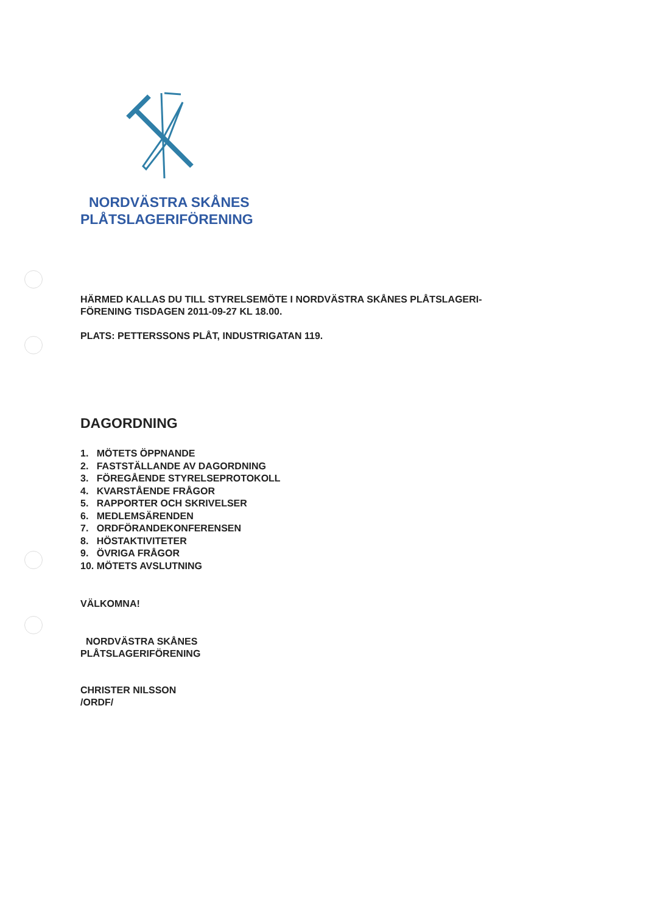NORDVÄSTRA SKÅNES
PLÅTSLAGERIFÖRENING
HÄRMED KALLAS DU TILL STYRELSEMÖTE I NORDVÄSTRA SKÅNES PLÅTSLAGERI-
FÖRENING TISDAGEN 2011-09-27 KL 18.00.
PLATS: PETTERSSONS PLÅT, INDUSTRIGATAN 119.
DAGORDNING
1. MÖTETS ÖPPNANDE
2. FASTSTÄLLANDE AV DAGORDNING
3. FÖREGÅENDE STYRELSEPROTOKOLL
4. KVARSTÅENDE FRÅGOR
5. RAPPORTER OCH SKRIVELSER
6. MEDLEMSÄRENDEN
7. ORDFÖRANDEKONFERENSEN
8. HÖSTAKTIVITETER
9. ÖVRIGA FRÅGOR
10. MÖTETS AVSLUTNING
VÄLKOMNA!
NORDVÄSTRA SKÅNES
PLÅTSLAGERIFÖRENING
CHRISTER NILSSON
/ORDF/